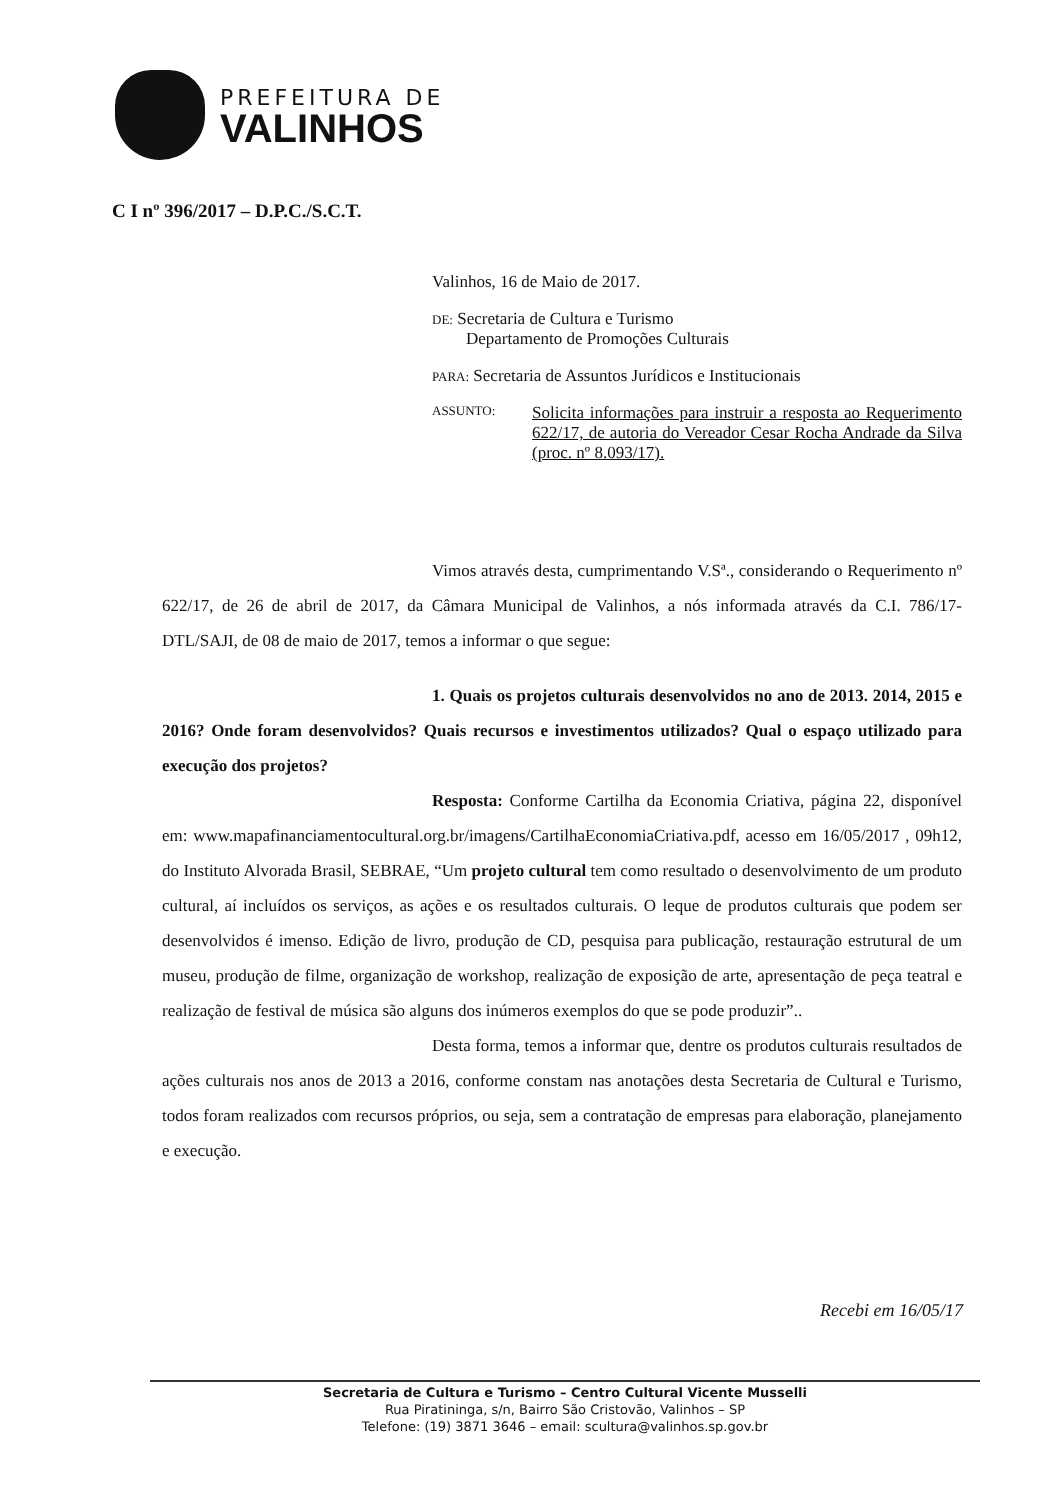PREFEITURA DE
VALINHOS
C I nº 396/2017 – D.P.C./S.C.T.
Valinhos, 16 de Maio de 2017.
DE: Secretaria de Cultura e Turismo
Departamento de Promoções Culturais
PARA: Secretaria de Assuntos Jurídicos e Institucionais
ASSUNTO: Solicita informações para instruir a resposta ao Requerimento 622/17, de autoria do Vereador Cesar Rocha Andrade da Silva (proc. nº 8.093/17).
Vimos através desta, cumprimentando V.Sª., considerando o Requerimento nº 622/17, de 26 de abril de 2017, da Câmara Municipal de Valinhos, a nós informada através da C.I. 786/17-DTL/SAJI, de 08 de maio de 2017, temos a informar o que segue:
1. Quais os projetos culturais desenvolvidos no ano de 2013. 2014, 2015 e 2016? Onde foram desenvolvidos? Quais recursos e investimentos utilizados? Qual o espaço utilizado para execução dos projetos?
Resposta: Conforme Cartilha da Economia Criativa, página 22, disponível em: www.mapafinanciamentocultural.org.br/imagens/CartilhaEconomiaCriativa.pdf, acesso em 16/05/2017 , 09h12, do Instituto Alvorada Brasil, SEBRAE, “Um projeto cultural tem como resultado o desenvolvimento de um produto cultural, aí incluídos os serviços, as ações e os resultados culturais. O leque de produtos culturais que podem ser desenvolvidos é imenso. Edição de livro, produção de CD, pesquisa para publicação, restauração estrutural de um museu, produção de filme, organização de workshop, realização de exposição de arte, apresentação de peça teatral e realização de festival de música são alguns dos inúmeros exemplos do que se pode produzir”..
Desta forma, temos a informar que, dentre os produtos culturais resultados de ações culturais nos anos de 2013 a 2016, conforme constam nas anotações desta Secretaria de Cultural e Turismo, todos foram realizados com recursos próprios, ou seja, sem a contratação de empresas para elaboração, planejamento e execução.
Recebi em 16/05/17
Secretaria de Cultura e Turismo – Centro Cultural Vicente Musselli
Rua Piratininga, s/n, Bairro São Cristovão, Valinhos – SP
Telefone: (19) 3871 3646 – email: scultura@valinhos.sp.gov.br